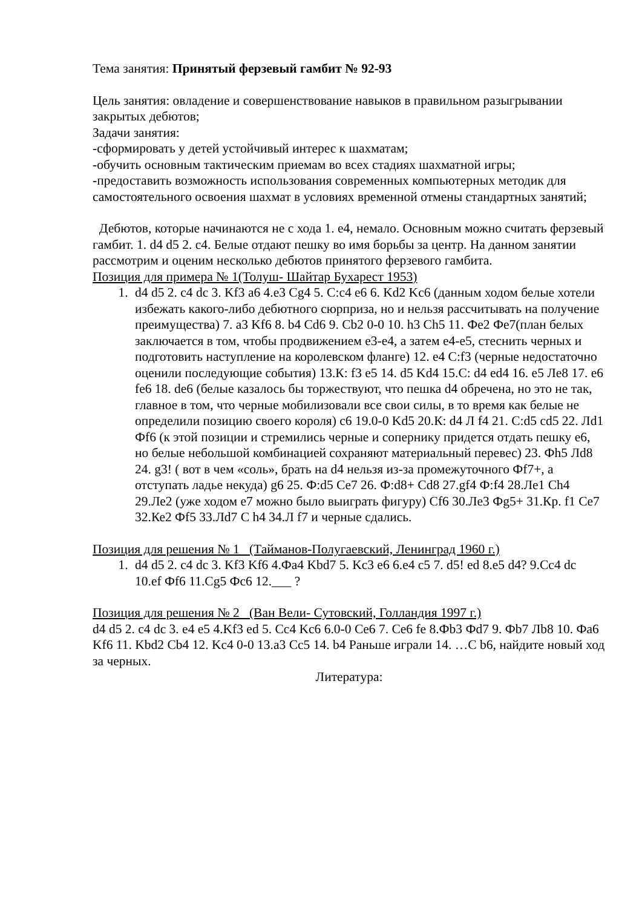Тема занятия: Принятый ферзевый гамбит № 92-93
Цель занятия: овладение и совершенствование навыков в правильном разыгрывании закрытых дебютов;
Задачи занятия:
-сформировать у детей устойчивый интерес к шахматам;
-обучить основным тактическим приемам во всех стадиях шахматной игры;
-предоставить возможность использования современных компьютерных методик для самостоятельного освоения шахмат в условиях временной отмены стандартных занятий;
Дебютов, которые начинаются не с хода 1. е4, немало. Основным можно считать ферзевый гамбит. 1. d4 d5 2. с4. Белые отдают пешку во имя борьбы за центр. На данном занятии рассмотрим и оценим несколько дебютов принятого ферзевого гамбита.
Позиция для примера № 1(Толуш- Шайтар Бухарест 1953)
1. d4 d5 2. c4 dc 3. Kf3 a6 4.e3 Cg4 5. C:c4 e6 6. Kd2 Kc6 (данным ходом белые хотели избежать какого-либо дебютного сюрприза, но и нельзя рассчитывать на получение преимущества) 7. a3 Kf6 8. b4 Cd6 9. Cb2 0-0 10. h3 Ch5 11. Фе2 Фе7(план белых заключается в том, чтобы продвижением е3-е4, а затем е4-е5, стеснить черных и подготовить наступление на королевском фланге) 12. е4 С:f3 (черные недостаточно оценили последующие события) 13.К: f3 e5 14. d5 Kd4 15.C: d4 ed4 16. e5 Ле8 17. e6 fe6 18. de6 (белые казалось бы торжествуют, что пешка d4 обречена, но это не так, главное в том, что черные мобилизовали все свои силы, в то время как белые не определили позицию своего короля) c6 19.0-0 Kd5 20.К: d4 Л f4 21. С:d5 cd5 22. Лd1 Фf6 (к этой позиции и стремились черные и сопернику придется отдать пешку е6, но белые небольшой комбинацией сохраняют материальный перевес) 23. Фh5 Лd8 24. g3! ( вот в чем «соль», брать на d4 нельзя из-за промежуточного Фf7+, а отступать ладье некуда) g6 25. Ф:d5 Ce7 26. Ф:d8+ Cd8 27.gf4 Ф:f4 28.Ле1 Ch4 29.Ле2 (уже ходом е7 можно было выиграть фигуру) Cf6 30.Ле3 Фg5+ 31.Кр. f1 Ce7 32.Ке2 Фf5 33.Лd7 C h4 34.Л f7 и черные сдались.
Позиция для решения № 1 (Тайманов-Полугаевский, Ленинград 1960 г.)
1. d4 d5 2. c4 dc 3. Kf3 Kf6 4.Фа4 Kbd7 5. Kc3 e6 6.e4 c5 7. d5! ed 8.e5 d4? 9.Cc4 dc 10.ef Фf6 11.Cg5 Фc6 12.___ ?
Позиция для решения № 2 (Ван Вели- Сутовский, Голландия 1997 г.)
d4 d5 2. c4 dc 3. e4 e5 4.Kf3 ed 5. Cc4 Kc6 6.0-0 Ce6 7. Ce6 fe 8.Фb3 Фd7 9. Фb7 Лb8 10. Фа6 Kf6 11. Kbd2 Cb4 12. Kc4 0-0 13.a3 Cc5 14. b4 Раньше играли 14. …C b6, найдите новый ход за черных.
Литература: